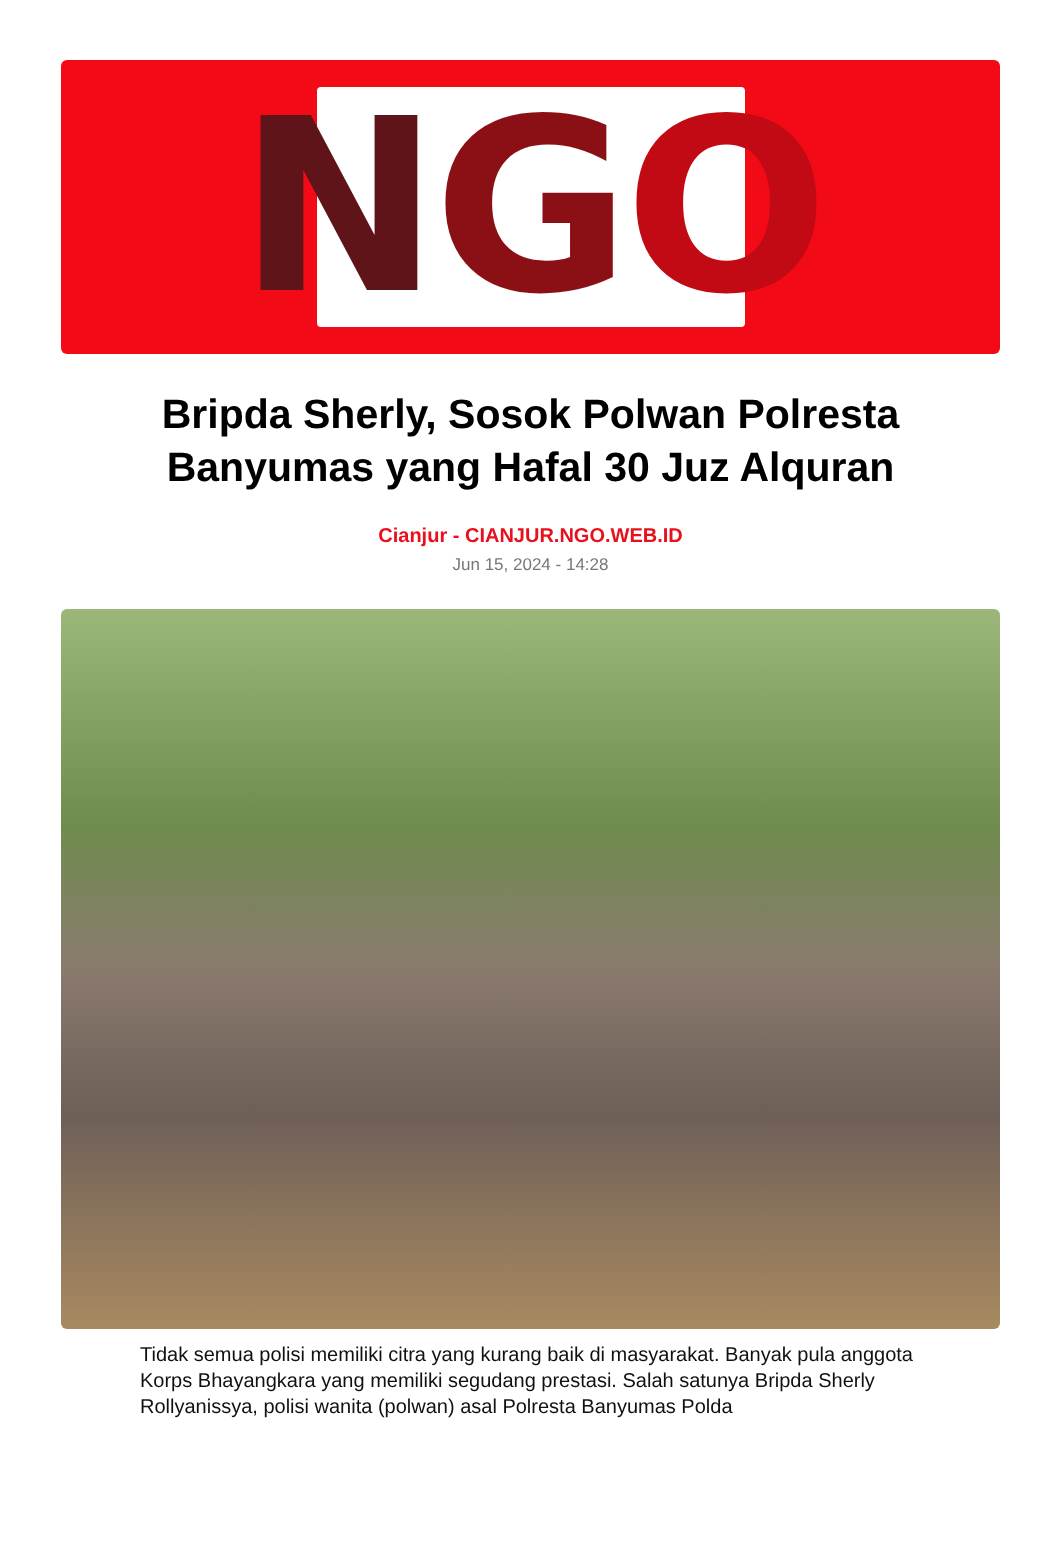N G O
Bripda Sherly, Sosok Polwan Polresta Banyumas yang Hafal 30 Juz Alquran
Cianjur - CIANJUR.NGO.WEB.ID
Jun 15, 2024 - 14:28
Tidak semua polisi memiliki citra yang kurang baik di masyarakat. Banyak pula anggota Korps Bhayangkara yang memiliki segudang prestasi. Salah satunya Bripda Sherly Rollyanissya, polisi wanita (polwan) asal Polresta Banyumas Polda